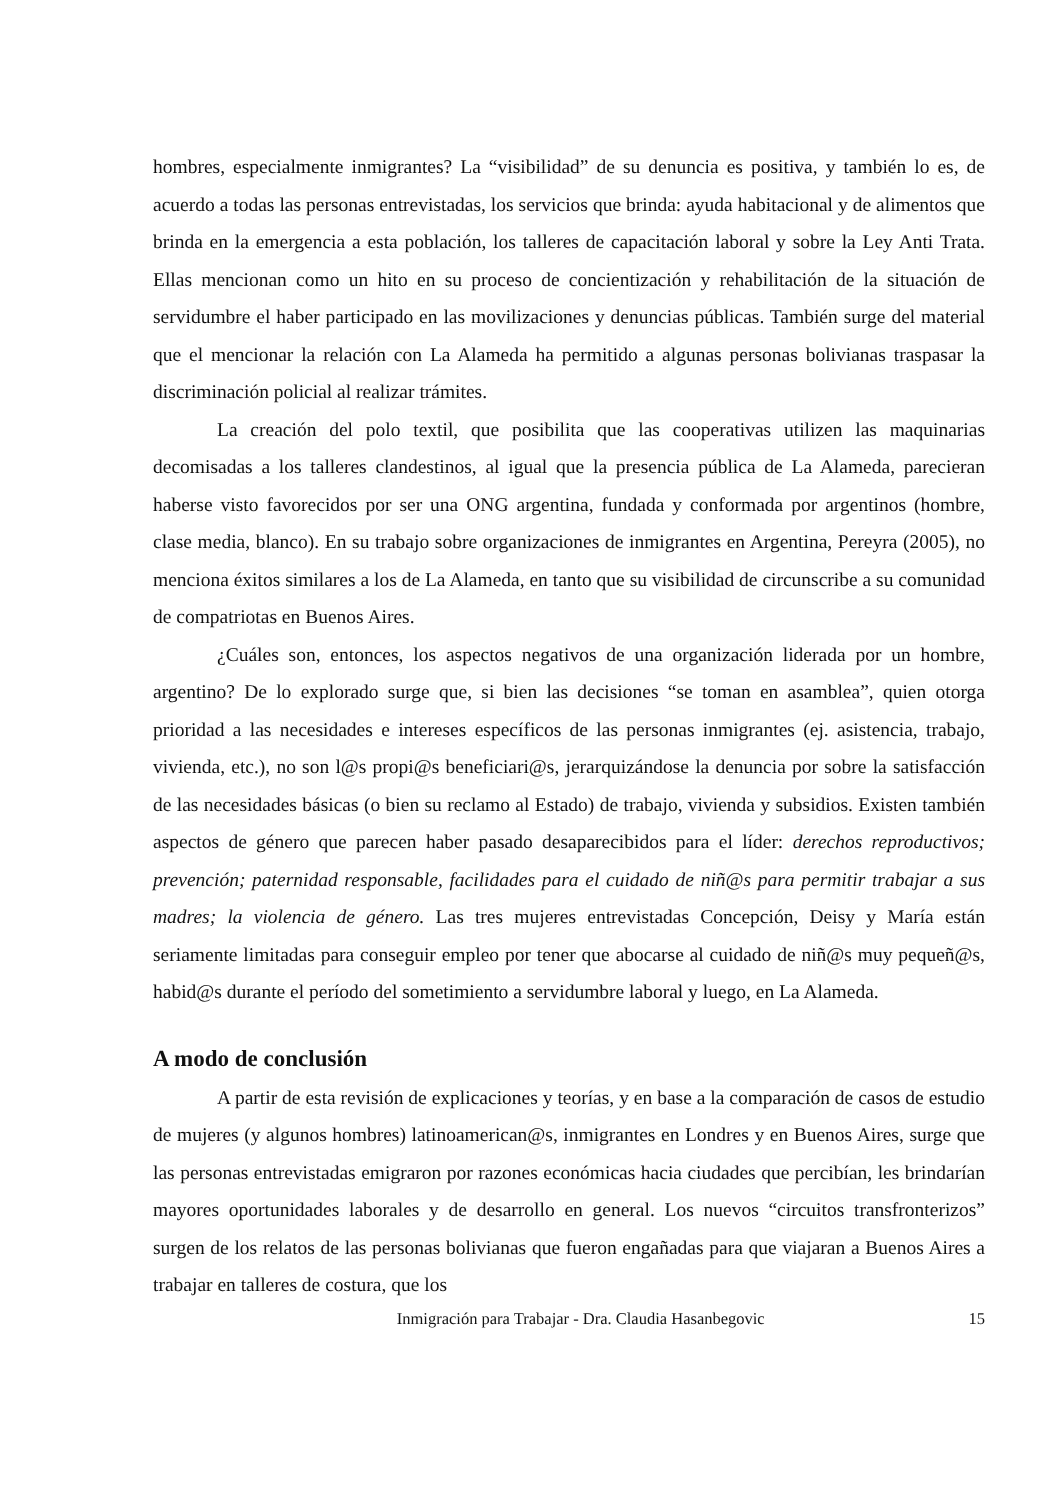hombres, especialmente inmigrantes? La “visibilidad” de su denuncia es positiva, y también lo es, de acuerdo a todas las personas entrevistadas, los servicios que brinda: ayuda habitacional y de alimentos que brinda en la emergencia a esta población, los talleres de capacitación laboral y sobre la Ley Anti Trata. Ellas mencionan como un hito en su proceso de concientización y rehabilitación de la situación de servidumbre el haber participado en las movilizaciones y denuncias públicas. También surge del material que el mencionar la relación con La Alameda ha permitido a algunas personas bolivianas traspasar la discriminación policial al realizar trámites.
La creación del polo textil, que posibilita que las cooperativas utilizen las maquinarias decomisadas a los talleres clandestinos, al igual que la presencia pública de La Alameda, parecieran haberse visto favorecidos por ser una ONG argentina, fundada y conformada por argentinos (hombre, clase media, blanco). En su trabajo sobre organizaciones de inmigrantes en Argentina, Pereyra (2005), no menciona éxitos similares a los de La Alameda, en tanto que su visibilidad de circunscribe a su comunidad de compatriotas en Buenos Aires.
¿Cuáles son, entonces, los aspectos negativos de una organización liderada por un hombre, argentino? De lo explorado surge que, si bien las decisiones “se toman en asamblea”, quien otorga prioridad a las necesidades e intereses específicos de las personas inmigrantes (ej. asistencia, trabajo, vivienda, etc.), no son l@s propi@s beneficiari@s, jerarquizándose la denuncia por sobre la satisfacción de las necesidades básicas (o bien su reclamo al Estado) de trabajo, vivienda y subsidios. Existen también aspectos de género que parecen haber pasado desaparecibidos para el líder: derechos reproductivos; prevención; paternidad responsable, facilidades para el cuidado de niñ@s para permitir trabajar a sus madres; la violencia de género. Las tres mujeres entrevistadas Concepción, Deisy y María están seriamente limitadas para conseguir empleo por tener que abocarse al cuidado de niñ@s muy pequeñ@s, habid@s durante el período del sometimiento a servidumbre laboral y luego, en La Alameda.
A modo de conclusión
A partir de esta revisión de explicaciones y teorías, y en base a la comparación de casos de estudio de mujeres (y algunos hombres) latinoamerican@s, inmigrantes en Londres y en Buenos Aires, surge que las personas entrevistadas emigraron por razones económicas hacia ciudades que percibían, les brindarían mayores oportunidades laborales y de desarrollo en general. Los nuevos “circuitos transfronterizos” surgen de los relatos de las personas bolivianas que fueron engañadas para que viajaran a Buenos Aires a trabajar en talleres de costura, que los
Inmigración para Trabajar - Dra. Claudia Hasanbegovic 15